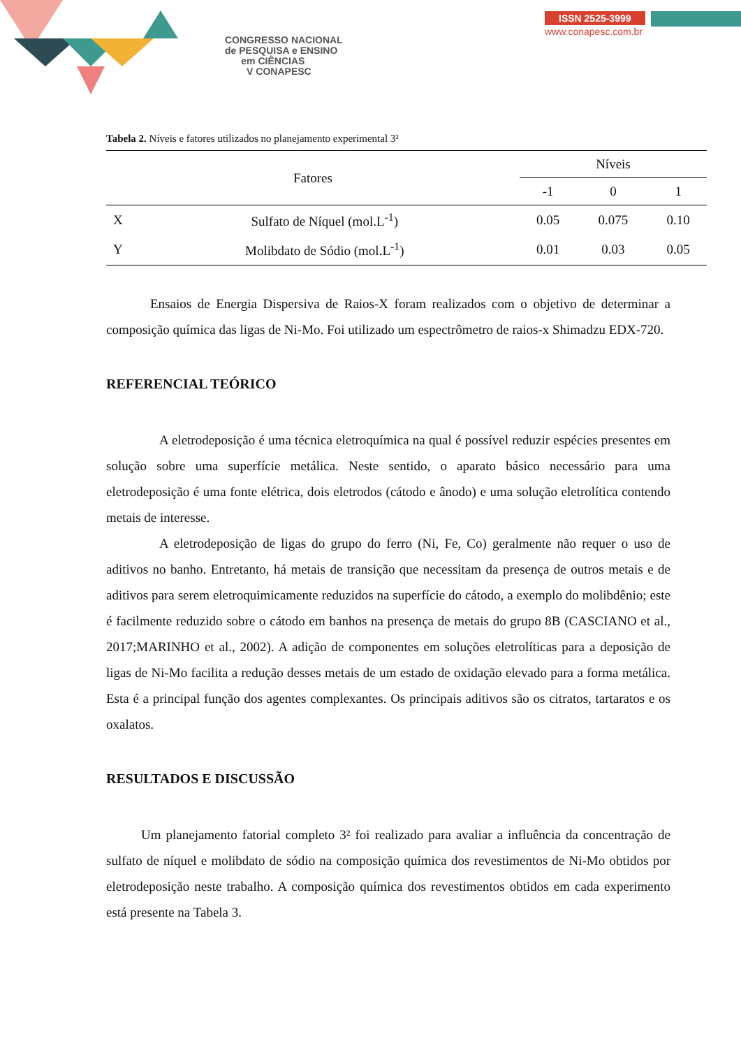CONGRESSO NACIONAL
de PESQUISA e ENSINO
em CIÊNCIAS
V CONAPESC
ISSN 2525-3999
www.conapesc.com.br
Tabela 2. Níveis e fatores utilizados no planejamento experimental 3²
| Fatores | | Níveis | | |
| | | -1 | 0 | 1 |
| X | Sulfato de Níquel (mol.L<sup>-1</sup>) | 0.05 | 0.075 | 0.10 |
| Y | Molibdato de Sódio (mol.L<sup>-1</sup>) | 0.01 | 0.03 | 0.05 |
Ensaios de Energia Dispersiva de Raios-X foram realizados com o objetivo de determinar a composição química das ligas de Ni-Mo. Foi utilizado um espectrômetro de raios-x Shimadzu EDX-720.
REFERENCIAL TEÓRICO
A eletrodeposição é uma técnica eletroquímica na qual é possível reduzir espécies presentes em solução sobre uma superfície metálica. Neste sentido, o aparato básico necessário para uma eletrodeposição é uma fonte elétrica, dois eletrodos (cátodo e ânodo) e uma solução eletrolítica contendo metais de interesse.
A eletrodeposição de ligas do grupo do ferro (Ni, Fe, Co) geralmente não requer o uso de aditivos no banho. Entretanto, há metais de transição que necessitam da presença de outros metais e de aditivos para serem eletroquimicamente reduzidos na superfície do cátodo, a exemplo do molibdênio; este é facilmente reduzido sobre o cátodo em banhos na presença de metais do grupo 8B (CASCIANO et al., 2017;MARINHO et al., 2002). A adição de componentes em soluções eletrolíticas para a deposição de ligas de Ni-Mo facilita a redução desses metais de um estado de oxidação elevado para a forma metálica. Esta é a principal função dos agentes complexantes. Os principais aditivos são os citratos, tartaratos e os oxalatos.
RESULTADOS E DISCUSSÃO
Um planejamento fatorial completo 3² foi realizado para avaliar a influência da concentração de sulfato de níquel e molibdato de sódio na composição química dos revestimentos de Ni-Mo obtidos por eletrodeposição neste trabalho. A composição química dos revestimentos obtidos em cada experimento está presente na Tabela 3.